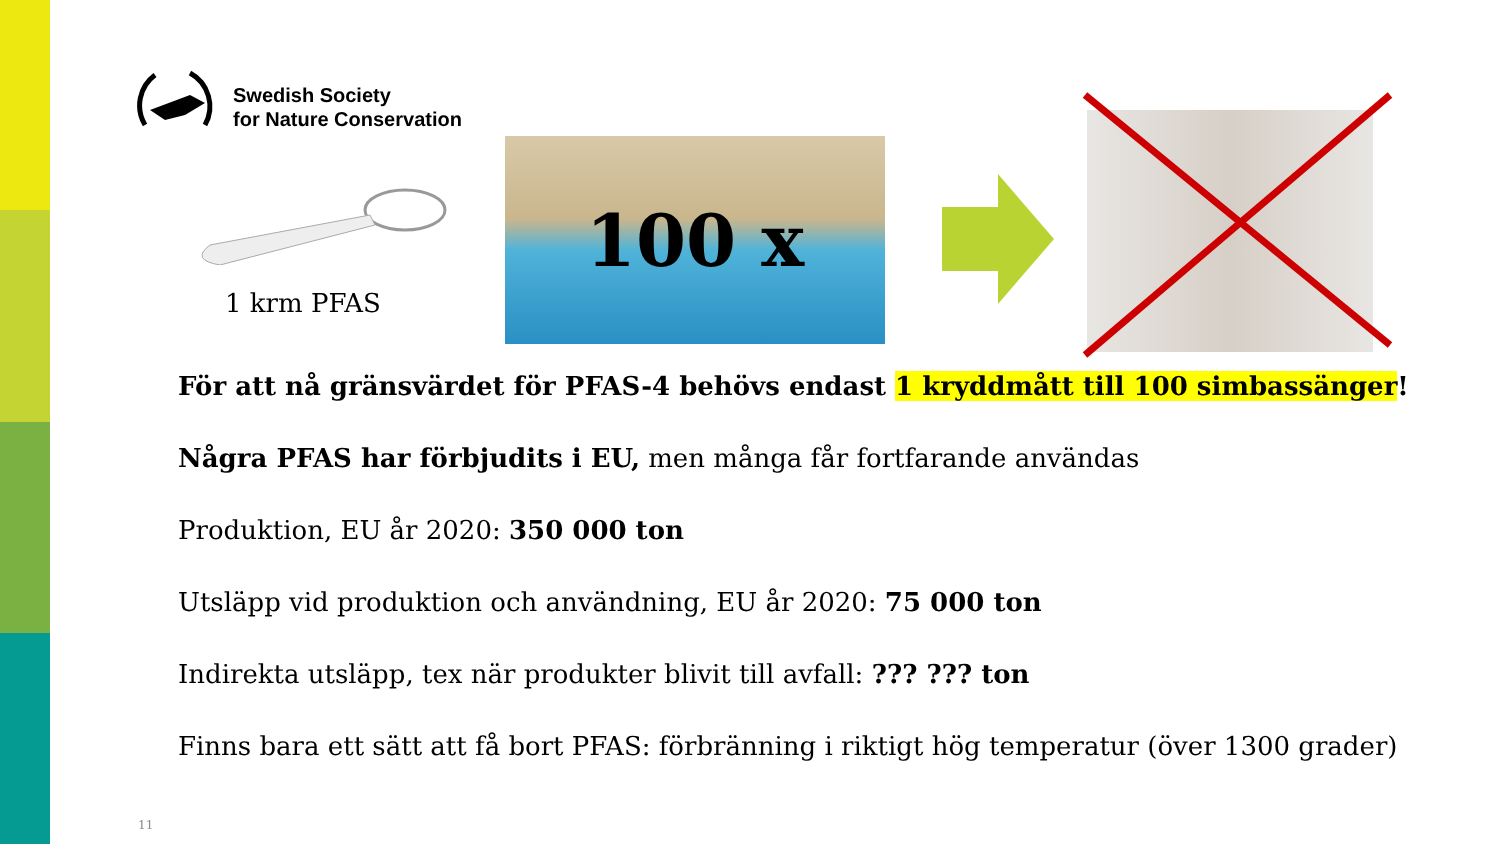Swedish Society
for Nature Conservation
1 krm PFAS
100 x
För att nå gränsvärdet för PFAS-4 behövs endast 1 kryddmått till 100 simbassänger!
Några PFAS har förbjudits i EU, men många får fortfarande användas
Produktion, EU år 2020: 350 000 ton
Utsläpp vid produktion och användning, EU år 2020: 75 000 ton
Indirekta utsläpp, tex när produkter blivit till avfall: ??? ??? ton
Finns bara ett sätt att få bort PFAS: förbränning i riktigt hög temperatur (över 1300 grader)
11